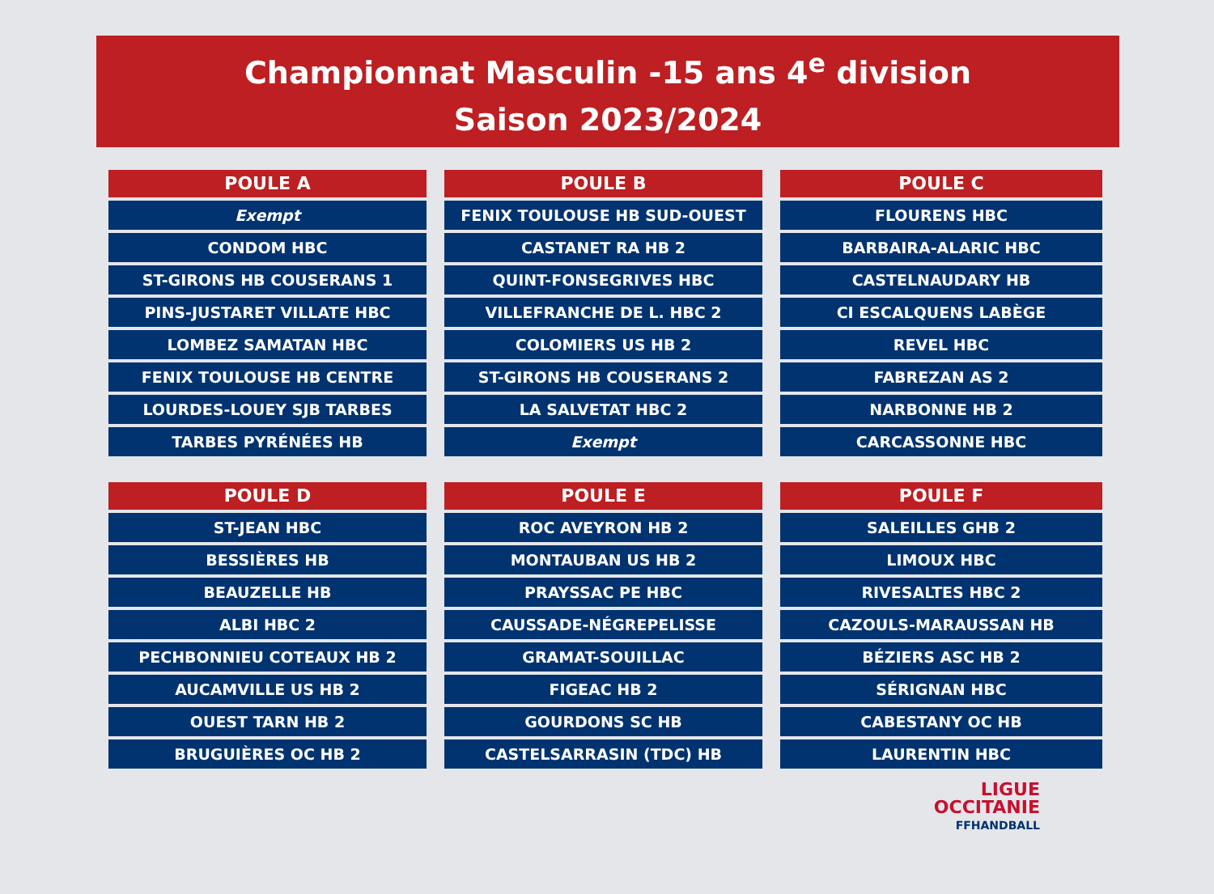Championnat Masculin -15 ans 4<sup>e</sup> division
Saison 2023/2024
| POULE A |
| --- |
| Exempt |
| CONDOM HBC |
| ST-GIRONS HB COUSERANS 1 |
| PINS-JUSTARET VILLATE HBC |
| LOMBEZ SAMATAN HBC |
| FENIX TOULOUSE HB CENTRE |
| LOURDES-LOUEY SJB TARBES |
| TARBES PYRÉNÉES HB |
| POULE B |
| --- |
| FENIX TOULOUSE HB SUD-OUEST |
| CASTANET RA HB 2 |
| QUINT-FONSEGRIVES HBC |
| VILLEFRANCHE DE L. HBC 2 |
| COLOMIERS US HB 2 |
| ST-GIRONS HB COUSERANS 2 |
| LA SALVETAT HBC 2 |
| Exempt |
| POULE C |
| --- |
| FLOURENS HBC |
| BARBAIRA-ALARIC HBC |
| CASTELNAUDARY HB |
| CI ESCALQUENS LABÈGE |
| REVEL HBC |
| FABREZAN AS 2 |
| NARBONNE HB 2 |
| CARCASSONNE HBC |
| POULE D |
| --- |
| ST-JEAN HBC |
| BESSIÈRES HB |
| BEAUZELLE HB |
| ALBI HBC 2 |
| PECHBONNIEU COTEAUX HB 2 |
| AUCAMVILLE US HB 2 |
| OUEST TARN HB 2 |
| BRUGUIÈRES OC HB 2 |
| POULE E |
| --- |
| ROC AVEYRON HB 2 |
| MONTAUBAN US HB 2 |
| PRAYSSAC PE HBC |
| CAUSSADE-NÉGREPELISSE |
| GRAMAT-SOUILLAC |
| FIGEAC HB 2 |
| GOURDONS SC HB |
| CASTELSARRASIN (TDC) HB |
| POULE F |
| --- |
| SALEILLES GHB 2 |
| LIMOUX HBC |
| RIVESALTES HBC 2 |
| CAZOULS-MARAUSSAN HB |
| BÉZIERS ASC HB 2 |
| SÉRIGNAN HBC |
| CABESTANY OC HB |
| LAURENTIN HBC |
LIGUE
OCCITANIE
FFHANDBALL